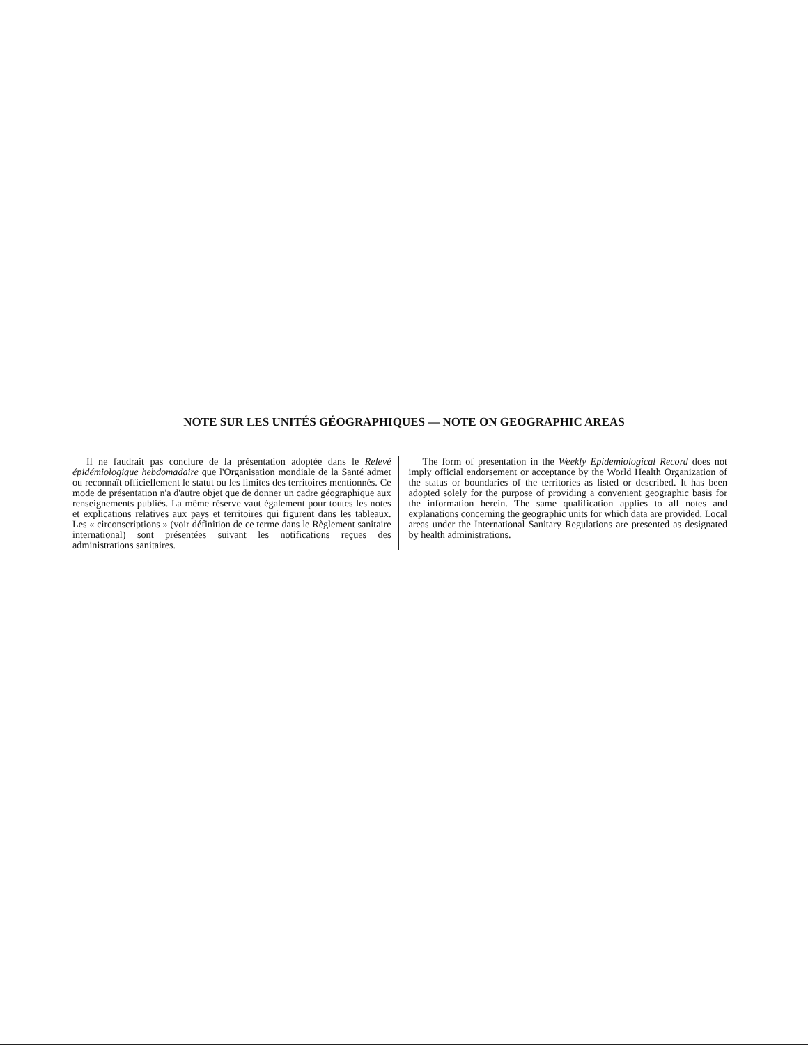NOTE SUR LES UNITÉS GÉOGRAPHIQUES — NOTE ON GEOGRAPHIC AREAS
Il ne faudrait pas conclure de la présentation adoptée dans le Relevé épidémiologique hebdomadaire que l'Organisation mondiale de la Santé admet ou reconnaît officiellement le statut ou les limites des territoires mentionnés. Ce mode de présentation n'a d'autre objet que de donner un cadre géographique aux renseignements publiés. La même réserve vaut également pour toutes les notes et explications relatives aux pays et territoires qui figurent dans les tableaux. Les « circonscriptions » (voir définition de ce terme dans le Règlement sanitaire international) sont présentées suivant les notifications reçues des administrations sanitaires.
The form of presentation in the Weekly Epidemiological Record does not imply official endorsement or acceptance by the World Health Organization of the status or boundaries of the territories as listed or described. It has been adopted solely for the purpose of providing a convenient geographic basis for the information herein. The same qualification applies to all notes and explanations concerning the geographic units for which data are provided. Local areas under the International Sanitary Regulations are presented as designated by health administrations.